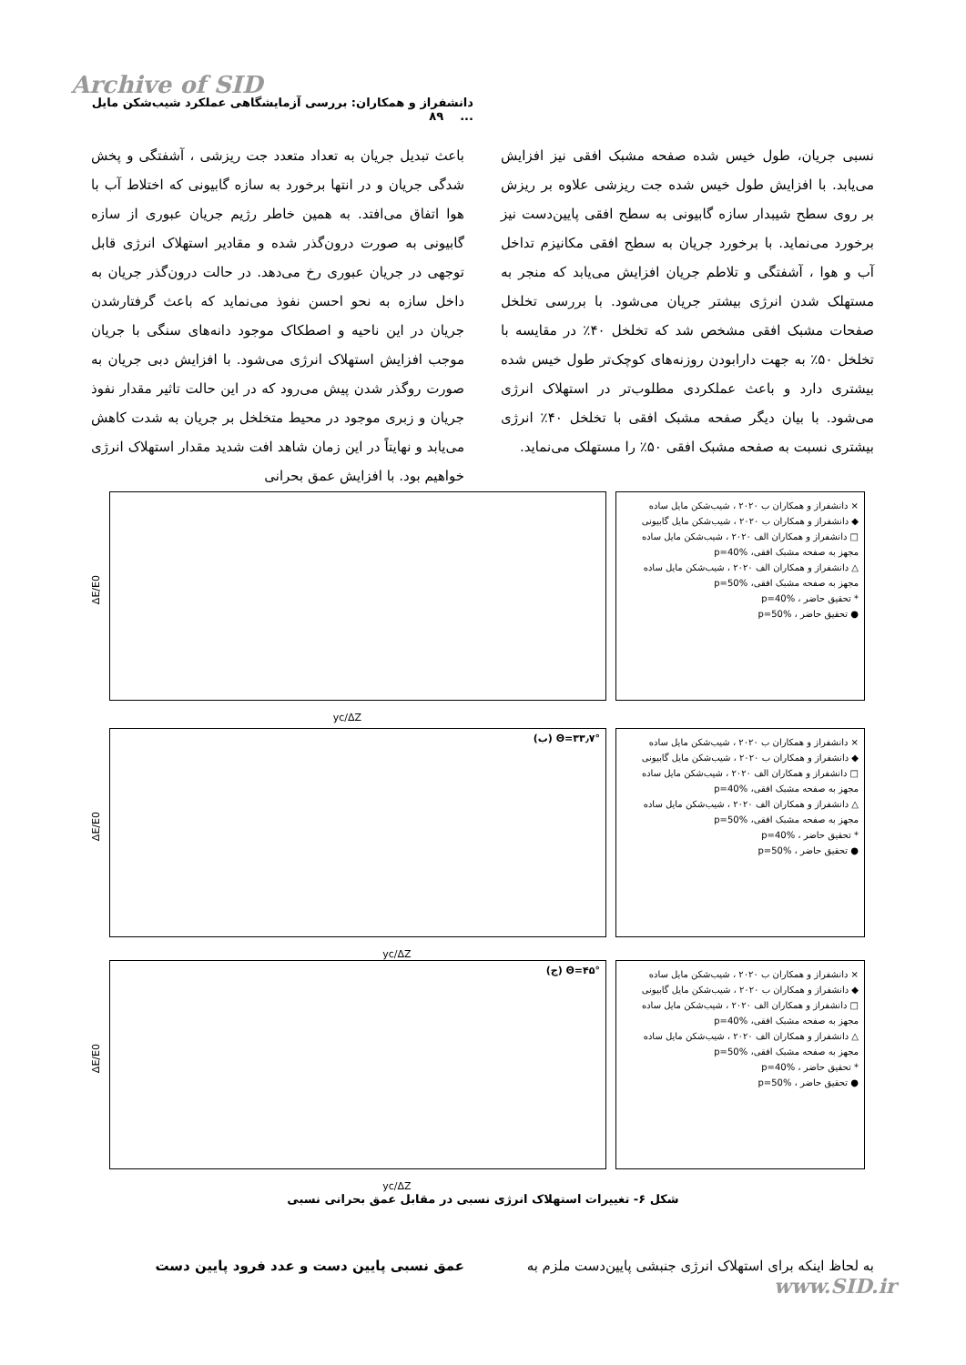Archive of SID
دانشفراز و همکاران: بررسی آزمایشگاهی عملکرد شیب‌شکن مایل ... ۸۹
باعث تبدیل جریان به تعداد متعدد جت ریزشی ، آشفتگی و پخش شدگی جریان و در انتها برخورد به سازه گابیونی که اختلاط آب با هوا اتفاق می‌افتد. به همین خاطر رژیم جریان عبوری از سازه گابیونی به صورت درون‌گذر شده و مقادیر استهلاک انرژی قابل توجهی در جریان عبوری رخ می‌دهد. در حالت درون‌گذر جریان به داخل سازه به نحو احسن نفوذ می‌نماید که باعث گرفتارشدن جریان در این ناحیه و اصطکاک موجود دانه‌های سنگی با جریان موجب افزایش استهلاک انرژی می‌شود. با افزایش دبی جریان به صورت روگذر شدن پیش می‌رود که در این حالت تاثیر مقدار نفوذ جریان و زبری موجود در محیط متخلخل بر جریان به شدت کاهش می‌یابد و نهایتاً در این زمان شاهد افت شدید مقدار استهلاک انرژی خواهیم بود. با افزایش عمق بحرانی
نسبی جریان، طول خیس شده صفحه مشبک افقی نیز افزایش می‌یابد. با افزایش طول خیس شده جت ریزشی علاوه بر ریزش بر روی سطح شیبدار سازه گابیونی به سطح افقی پایین‌دست نیز برخورد می‌نماید. با برخورد جریان به سطح افقی مکانیزم تداخل آب و هوا ، آشفتگی و تلاطم جریان افزایش می‌یابد که منجر به مستهلک شدن انرژی بیشتر جریان می‌شود. با بررسی تخلخل صفحات مشبک افقی مشخص شد که تخلخل ۴۰٪ در مقایسه با تخلخل ۵۰٪ به جهت دارابودن روزنه‌های کوچک‌تر طول خیس شده بیشتری دارد و باعث عملکردی مطلوب‌تر در استهلاک انرژی می‌شود. با بیان دیگر صفحه مشبک افقی با تخلخل ۴۰٪ انرژی بیشتری نسبت به صفحه مشبک افقی ۵۰٪ را مستهلک می‌نماید.
yc/ΔZ
ΔE/E0
× دانشفراز و همکاران ب ۲۰۲۰ ، شیب‌شکن مایل ساده
◆ دانشفراز و همکاران ب ۲۰۲۰ ، شیب‌شکن مایل گابیونی
□ دانشفراز و همکاران الف ۲۰۲۰ ، شیب‌شکن مایل ساده مجهز به صفحه مشبک افقی، p=40%
△ دانشفراز و همکاران الف ۲۰۲۰ ، شیب‌شکن مایل ساده مجهز به صفحه مشبک افقی، p=50%
* تحقیق حاضر ، p=40%
● تحقیق حاضر ، p=50%
(ب) Θ=۳۳٫۷°
yc/ΔZ
ΔE/E0
× دانشفراز و همکاران ب ۲۰۲۰ ، شیب‌شکن مایل ساده
◆ دانشفراز و همکاران ب ۲۰۲۰ ، شیب‌شکن مایل گابیونی
□ دانشفراز و همکاران الف ۲۰۲۰ ، شیب‌شکن مایل ساده مجهز به صفحه مشبک افقی، p=40%
△ دانشفراز و همکاران الف ۲۰۲۰ ، شیب‌شکن مایل ساده مجهز به صفحه مشبک افقی، p=50%
* تحقیق حاضر ، p=40%
● تحقیق حاضر ، p=50%
(ج) Θ=۴۵°
yc/ΔZ
ΔE/E0
× دانشفراز و همکاران ب ۲۰۲۰ ، شیب‌شکن مایل ساده
◆ دانشفراز و همکاران ب ۲۰۲۰ ، شیب‌شکن مایل گابیونی
□ دانشفراز و همکاران الف ۲۰۲۰ ، شیب‌شکن مایل ساده مجهز به صفحه مشبک افقی، p=40%
△ دانشفراز و همکاران الف ۲۰۲۰ ، شیب‌شکن مایل ساده مجهز به صفحه مشبک افقی، p=50%
* تحقیق حاضر ، p=40%
● تحقیق حاضر ، p=50%
شکل ۶- تغییرات استهلاک انرژی نسبی در مقابل عمق بحرانی نسبی
عمق نسبی پایین دست و عدد فرود پایین دست به لحاظ اینکه برای استهلاک انرژی جنبشی پایین‌دست ملزم به
www.SID.ir